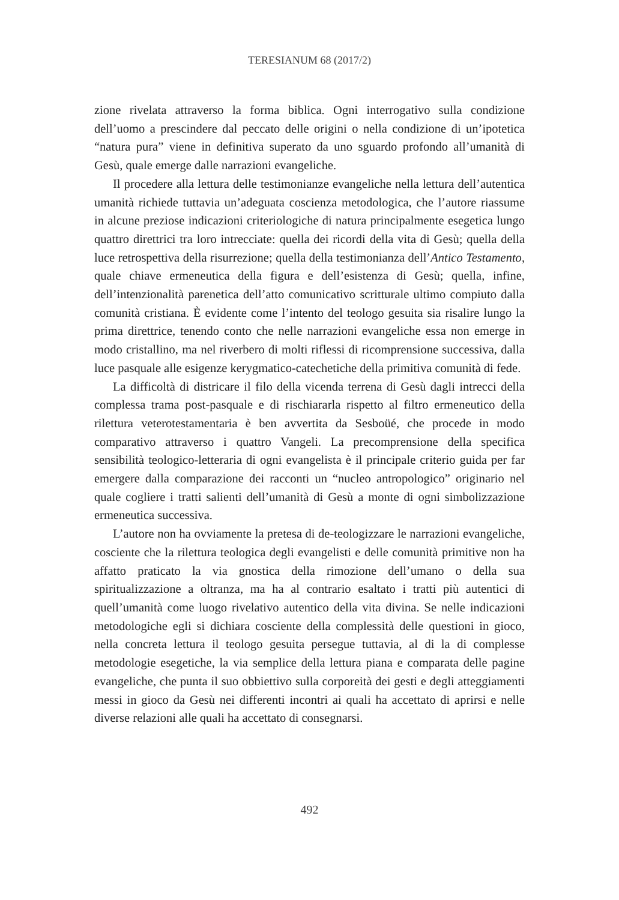TERESIANUM 68 (2017/2)
zione rivelata attraverso la forma biblica. Ogni interrogativo sulla condizione dell’uomo a prescindere dal peccato delle origini o nella condizione di un’i­potetica “natura pura” viene in definitiva superato da uno sguardo profondo all’umanità di Gesù, quale emerge dalle narrazioni evangeliche.
Il procedere alla lettura delle testimonianze evangeliche nella lettura dell’autentica umanità richiede tuttavia un’adeguata coscienza metodologica, che l’autore riassume in alcune preziose indicazioni criteriologiche di natura principalmente esegetica lungo quattro direttrici tra loro intrecciate: quella dei ricordi della vita di Gesù; quella della luce retrospettiva della risurrezione; quella della testimonianza dell’Antico Testamento, quale chiave ermeneutica della figura e dell’esistenza di Gesù; quella, infine, dell’intenzionalità pare­netica dell’atto comunicativo scritturale ultimo compiuto dalla comunità cri­stiana. È evidente come l’intento del teologo gesuita sia risalire lungo la prima direttrice, tenendo conto che nelle narrazioni evangeliche essa non emerge in modo cristallino, ma nel riverbero di molti riflessi di ricomprensione succes­siva, dalla luce pasquale alle esigenze kerygmatico-catechetiche della primi­tiva comunità di fede.
La difficoltà di districare il filo della vicenda terrena di Gesù dagli intrecci della complessa trama post-pasquale e di rischiararla rispetto al filtro erme­neutico della rilettura veterotestamentaria è ben avvertita da Sesboüé, che pro­cede in modo comparativo attraverso i quattro Vangeli. La precomprensione della specifica sensibilità teologico-letteraria di ogni evangelista è il principale criterio guida per far emergere dalla comparazione dei racconti un “nucleo an­tropologico” originario nel quale cogliere i tratti salienti dell’umanità di Gesù a monte di ogni simbolizzazione ermeneutica successiva.
L’autore non ha ovviamente la pretesa di de-teologizzare le narrazioni evangeliche, cosciente che la rilettura teologica degli evangelisti e delle comu­nità primitive non ha affatto praticato la via gnostica della rimozione dell’u­mano o della sua spiritualizzazione a oltranza, ma ha al contrario esaltato i tratti più autentici di quell’umanità come luogo rivelativo autentico della vita divina. Se nelle indicazioni metodologiche egli si dichiara cosciente della com­plessità delle questioni in gioco, nella concreta lettura il teologo gesuita per­segue tuttavia, al di la di complesse metodologie esegetiche, la via semplice della lettura piana e comparata delle pagine evangeliche, che punta il suo ob­biettivo sulla corporeità dei gesti e degli atteggiamenti messi in gioco da Gesù nei differenti incontri ai quali ha accettato di aprirsi e nelle diverse relazioni alle quali ha accettato di consegnarsi.
492